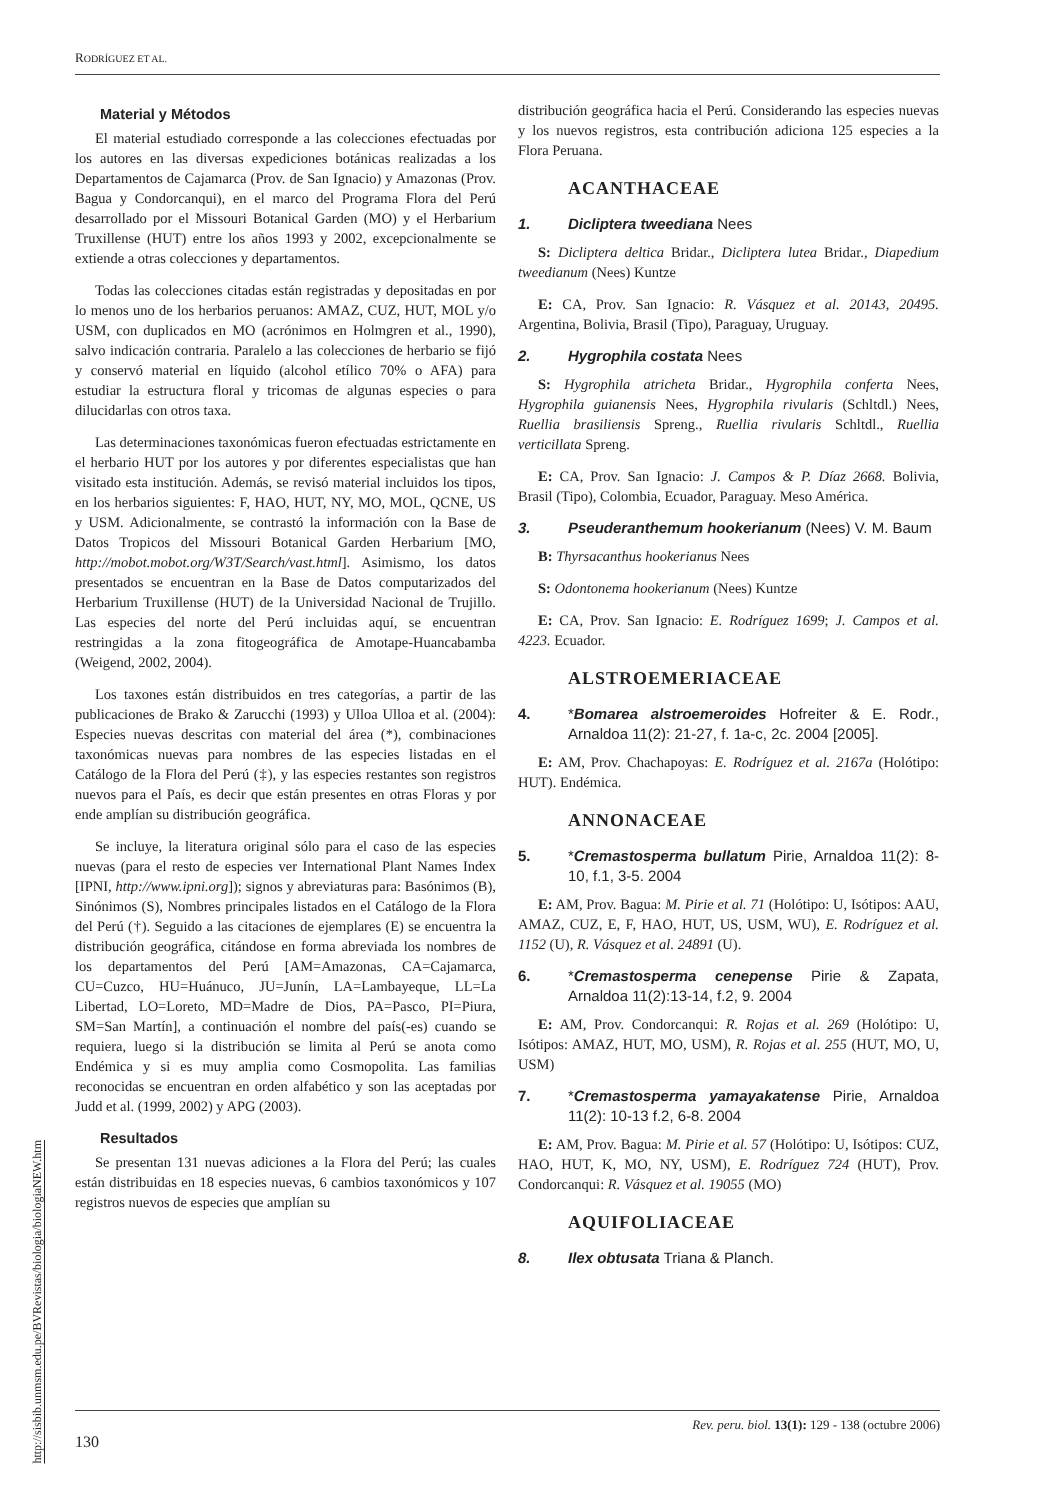RODRÍGUEZ ET AL.
http://sisbib.unmsm.edu.pe/BVRevistas/biologia/biologiaNEW.htm
Material y Métodos
El material estudiado corresponde a las colecciones efectuadas por los autores en las diversas expediciones botánicas realizadas a los Departamentos de Cajamarca (Prov. de San Ignacio) y Amazonas (Prov. Bagua y Condorcanqui), en el marco del Programa Flora del Perú desarrollado por el Missouri Botanical Garden (MO) y el Herbarium Truxillense (HUT) entre los años 1993 y 2002, excepcionalmente se extiende a otras colecciones y departamentos.
Todas las colecciones citadas están registradas y depositadas en por lo menos uno de los herbarios peruanos: AMAZ, CUZ, HUT, MOL y/o USM, con duplicados en MO (acrónimos en Holmgren et al., 1990), salvo indicación contraria. Paralelo a las colecciones de herbario se fijó y conservó material en líquido (alcohol etílico 70% o AFA) para estudiar la estructura floral y tricomas de algunas especies o para dilucidarlas con otros taxa.
Las determinaciones taxonómicas fueron efectuadas estrictamente en el herbario HUT por los autores y por diferentes especialistas que han visitado esta institución. Además, se revisó material incluidos los tipos, en los herbarios siguientes: F, HAO, HUT, NY, MO, MOL, QCNE, US y USM. Adicionalmente, se contrastó la información con la Base de Datos Tropicos del Missouri Botanical Garden Herbarium [MO, http://mobot.mobot.org/W3T/Search/vast.html]. Asimismo, los datos presentados se encuentran en la Base de Datos computarizados del Herbarium Truxillense (HUT) de la Universidad Nacional de Trujillo. Las especies del norte del Perú incluidas aquí, se encuentran restringidas a la zona fitogeográfica de Amotape-Huancabamba (Weigend, 2002, 2004).
Los taxones están distribuidos en tres categorías, a partir de las publicaciones de Brako & Zarucchi (1993) y Ulloa Ulloa et al. (2004): Especies nuevas descritas con material del área (*), combinaciones taxonómicas nuevas para nombres de las especies listadas en el Catálogo de la Flora del Perú (‡), y las especies restantes son registros nuevos para el País, es decir que están presentes en otras Floras y por ende amplían su distribución geográfica.
Se incluye, la literatura original sólo para el caso de las especies nuevas (para el resto de especies ver International Plant Names Index [IPNI, http://www.ipni.org]); signos y abreviaturas para: Basónimos (B), Sinónimos (S), Nombres principales listados en el Catálogo de la Flora del Perú (†). Seguido a las citaciones de ejemplares (E) se encuentra la distribución geográfica, citándose en forma abreviada los nombres de los departamentos del Perú [AM=Amazonas, CA=Cajamarca, CU=Cuzco, HU=Huánuco, JU=Junín, LA=Lambayeque, LL=La Libertad, LO=Loreto, MD=Madre de Dios, PA=Pasco, PI=Piura, SM=San Martín], a continuación el nombre del país(-es) cuando se requiera, luego si la distribución se limita al Perú se anota como Endémica y si es muy amplia como Cosmopolita. Las familias reconocidas se encuentran en orden alfabético y son las aceptadas por Judd et al. (1999, 2002) y APG (2003).
Resultados
Se presentan 131 nuevas adiciones a la Flora del Perú; las cuales están distribuidas en 18 especies nuevas, 6 cambios taxonómicos y 107 registros nuevos de especies que amplían su
distribución geográfica hacia el Perú. Considerando las especies nuevas y los nuevos registros, esta contribución adiciona 125 especies a la Flora Peruana.
ACANTHACEAE
1. Dicliptera tweediana Nees
S: Dicliptera deltica Bridar., Dicliptera lutea Bridar., Diapedium tweedianum (Nees) Kuntze
E: CA, Prov. San Ignacio: R. Vásquez et al. 20143, 20495. Argentina, Bolivia, Brasil (Tipo), Paraguay, Uruguay.
2. Hygrophila costata Nees
S: Hygrophila atricheta Bridar., Hygrophila conferta Nees, Hygrophila guianensis Nees, Hygrophila rivularis (Schltdl.) Nees, Ruellia brasiliensis Spreng., Ruellia rivularis Schltdl., Ruellia verticillata Spreng.
E: CA, Prov. San Ignacio: J. Campos & P. Díaz 2668. Bolivia, Brasil (Tipo), Colombia, Ecuador, Paraguay. Meso América.
3. Pseuderanthemum hookerianum (Nees) V. M. Baum
B: Thyrsacanthus hookerianus Nees
S: Odontonema hookerianum (Nees) Kuntze
E: CA, Prov. San Ignacio: E. Rodríguez 1699; J. Campos et al. 4223. Ecuador.
ALSTROEMERIACEAE
4. *Bomarea alstroemeroides Hofreiter & E. Rodr., Arnaldoa 11(2): 21-27, f. 1a-c, 2c. 2004 [2005].
E: AM, Prov. Chachapoyas: E. Rodríguez et al. 2167a (Holótipo: HUT). Endémica.
ANNONACEAE
5. *Cremastosperma bullatum Pirie, Arnaldoa 11(2): 8-10, f.1, 3-5. 2004
E: AM, Prov. Bagua: M. Pirie et al. 71 (Holótipo: U, Isótipos: AAU, AMAZ, CUZ, E, F, HAO, HUT, US, USM, WU), E. Rodríguez et al. 1152 (U), R. Vásquez et al. 24891 (U).
6. *Cremastosperma cenepense Pirie & Zapata, Arnaldoa 11(2):13-14, f.2, 9. 2004
E: AM, Prov. Condorcanqui: R. Rojas et al. 269 (Holótipo: U, Isótipos: AMAZ, HUT, MO, USM), R. Rojas et al. 255 (HUT, MO, U, USM)
7. *Cremastosperma yamayakatense Pirie, Arnaldoa 11(2): 10-13 f.2, 6-8. 2004
E: AM, Prov. Bagua: M. Pirie et al. 57 (Holótipo: U, Isótipos: CUZ, HAO, HUT, K, MO, NY, USM), E. Rodríguez 724 (HUT), Prov. Condorcanqui: R. Vásquez et al. 19055 (MO)
AQUIFOLIACEAE
8. Ilex obtusata Triana & Planch.
Rev. peru. biol. 13(1): 129 - 138 (octubre 2006)
130